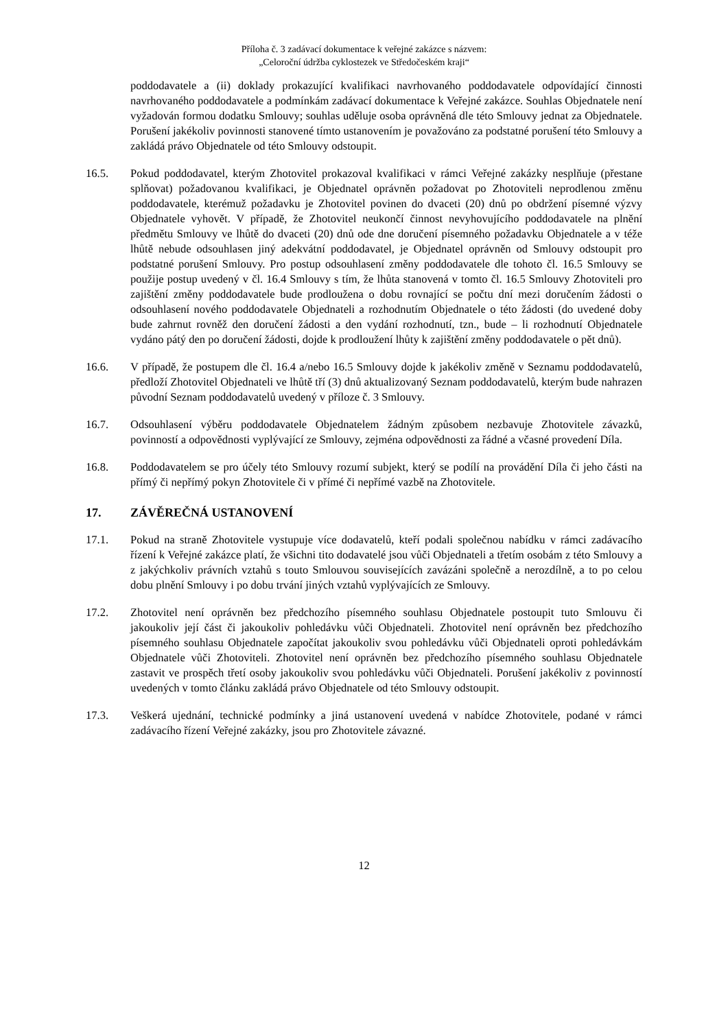Příloha č. 3 zadávací dokumentace k veřejné zakázce s názvem:
„Celoroční údržba cyklostezek ve Středočeském kraji“
poddodavatele a (ii) doklady prokazující kvalifikaci navrhovaného poddodavatele odpovídající činnosti navrhovaného poddodavatele a podmínkám zadávací dokumentace k Veřejné zakázce. Souhlas Objednatele není vyžadován formou dodatku Smlouvy; souhlas uděluje osoba oprávněná dle této Smlouvy jednat za Objednatele. Porušení jakékoliv povinnosti stanovené tímto ustanovením je považováno za podstatné porušení této Smlouvy a zakládá právo Objednatele od této Smlouvy odstoupit.
16.5. Pokud poddodavatel, kterým Zhotovitel prokazoval kvalifikaci v rámci Veřejné zakázky nesplňuje (přestane splňovat) požadovanou kvalifikaci, je Objednatel oprávněn požadovat po Zhotoviteli neprodlenou změnu poddodavatele, kterémuž požadavku je Zhotovitel povinen do dvaceti (20) dnů po obdržení písemné výzvy Objednatele vyhovět. V případě, že Zhotovitel neukončí činnost nevyhovujícího poddodavatele na plnění předmětu Smlouvy ve lhůtě do dvaceti (20) dnů ode dne doručení písemného požadavku Objednatele a v téže lhůtě nebude odsouhlasen jiný adekvátní poddodavatel, je Objednatel oprávněn od Smlouvy odstoupit pro podstatné porušení Smlouvy. Pro postup odsouhlasení změny poddodavatele dle tohoto čl. 16.5 Smlouvy se použije postup uvedený v čl. 16.4 Smlouvy s tím, že lhůta stanovená v tomto čl. 16.5 Smlouvy Zhotoviteli pro zajištění změny poddodavatele bude prodloužena o dobu rovnající se počtu dní mezi doručením žádosti o odsouhlasení nového poddodavatele Objednateli a rozhodnutím Objednatele o této žádosti (do uvedené doby bude zahrnut rovněž den doručení žádosti a den vydání rozhodnutí, tzn., bude – li rozhodnutí Objednatele vydáno pátý den po doručení žádosti, dojde k prodloužení lhůty k zajištění změny poddodavatele o pět dnů).
16.6. V případě, že postupem dle čl. 16.4 a/nebo 16.5 Smlouvy dojde k jakékoliv změně v Seznamu poddodavatelů, předloží Zhotovitel Objednateli ve lhůtě tří (3) dnů aktualizovaný Seznam poddodavatelů, kterým bude nahrazen původní Seznam poddodavatelů uvedený v příloze č. 3 Smlouvy.
16.7. Odsouhlasení výběru poddodavatele Objednatelem žádným způsobem nezbavuje Zhotovitele závazků, povinností a odpovědnosti vyplývající ze Smlouvy, zejména odpovědnosti za řádné a včasné provedení Díla.
16.8. Poddodavatelem se pro účely této Smlouvy rozumí subjekt, který se podílí na provádění Díla či jeho části na přímý či nepřímý pokyn Zhotovitele či v přímé či nepřímé vazbě na Zhotovitele.
17. ZÁVĚREČNÁ USTANOVENÍ
17.1. Pokud na straně Zhotovitele vystupuje více dodavatelů, kteří podali společnou nabídku v rámci zadávacího řízení k Veřejné zakázce platí, že všichni tito dodavatelé jsou vůči Objednateli a třetím osobám z této Smlouvy a z jakýchkoliv právních vztahů s touto Smlouvou souvisejících zavázáni společně a nerozdílně, a to po celou dobu plnění Smlouvy i po dobu trvání jiných vztahů vyplývajících ze Smlouvy.
17.2. Zhotovitel není oprávněn bez předchozího písemného souhlasu Objednatele postoupit tuto Smlouvu či jakoukoliv její část či jakoukoliv pohledávku vůči Objednateli. Zhotovitel není oprávněn bez předchozího písemného souhlasu Objednatele započítat jakoukoliv svou pohledávku vůči Objednateli oproti pohledávkám Objednatele vůči Zhotoviteli. Zhotovitel není oprávněn bez předchozího písemného souhlasu Objednatele zastavit ve prospěch třetí osoby jakoukoliv svou pohledávku vůči Objednateli. Porušení jakékoliv z povinností uvedených v tomto článku zakládá právo Objednatele od této Smlouvy odstoupit.
17.3. Veškerá ujednání, technické podmínky a jiná ustanovení uvedená v nabídce Zhotovitele, podané v rámci zadávacího řízení Veřejné zakázky, jsou pro Zhotovitele závazné.
12